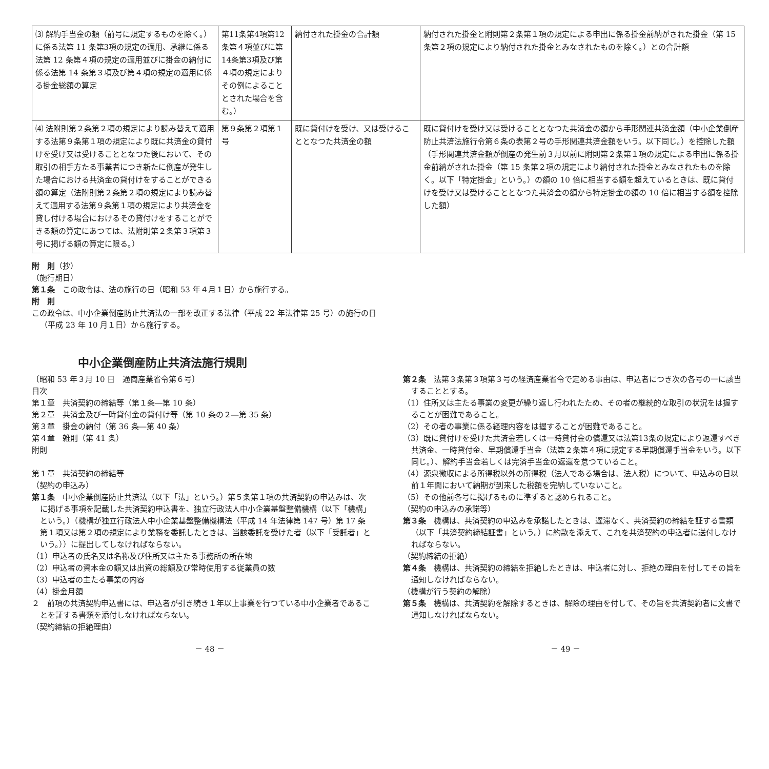| ⑶ 解約手当金の額（前号に規定するものを除く。）に係る法第 11 条第3項の規定の適用、承継に係る法第 12 条第４項の規定の適用並びに掛金の納付に係る法第 14 条第３項及び第４項の規定の適用に係る掛金総額の算定 | 第11条第4項第12条第４項並びに第14条第3項及び第４項の規定によりその例によることとされた場合を含む。） | 納付された掛金の合計額 | 納付された掛金と附則第２条第１項の規定による申出に係る掛金前納がされた掛金（第 15 条第２項の規定により納付された掛金とみなされたものを除く。）との合計額 |
| ⑷ 法附則第２条第２項の規定により読み替えて適用する法第９条第１項の規定により既に共済金の貸付けを受け又は受けることとなつた後において、その取引の相手方たる事業者につき新たに倒産が発生した場合における共済金の貸付けをすることができる額の算定（法附則第２条第２項の規定により読み替えて適用する法第９条第１項の規定により共済金を貸し付ける場合におけるその貸付けをすることができる額の算定にあつては、法附則第２条第３項第３号に掲げる額の算定に限る。） | 第９条第２項第１号 | 既に貸付けを受け、又は受けることとなつた共済金の額 | 既に貸付けを受け又は受けることとなつた共済金の額から手形関連共済金額（中小企業倒産防止共済法施行令第６条の表第２号の手形関連共済金額をいう。以下同じ。）を控除した額（手形関連共済金額が倒産の発生前３月以前に附則第２条第１項の規定による申出に係る掛金前納がされた掛金（第 15 条第２項の規定により納付された掛金とみなされたものを除く。以下「特定掛金」という。）の額の 10 倍に相当する額を超えているときは、既に貸付けを受け又は受けることとなつた共済金の額から特定掛金の額の 10 倍に相当する額を控除した額） |
附　則（抄）
（施行期日）
第１条　この政令は、法の施行の日（昭和 53 年４月１日）から施行する。
附　則
この政令は、中小企業倒産防止共済法の一部を改正する法律（平成 22 年法律第 25 号）の施行の日（平成 23 年 10 月１日）から施行する。
中小企業倒産防止共済法施行規則
〔昭和 53 年３月 10 日　通商産業省令第６号〕
目次
第１章　共済契約の締結等（第１条―第 10 条）
第２章　共済金及び一時貸付金の貸付け等（第 10 条の２―第 35 条）
第３章　掛金の納付（第 36 条―第 40 条）
第４章　雑則（第 41 条）
附則
第１章　共済契約の締結等
（契約の申込み）
第１条　中小企業倒産防止共済法（以下「法」という。）第５条第１項の共済契約の申込みは、次に掲げる事項を記載した共済契約申込書を、独立行政法人中小企業基盤整備機構（以下「機構」という。）（機構が独立行政法人中小企業基盤整備機構法（平成 14 年法律第 147 号）第 17 条第１項又は第２項の規定により業務を委託したときは、当該委託を受けた者（以下「受託者」という。））に提出してしなければならない。
（1）申込者の氏名又は名称及び住所又は主たる事務所の所在地
（2）申込者の資本金の額又は出資の総額及び常時使用する従業員の数
（3）申込者の主たる事業の内容
（4）掛金月額
２　前項の共済契約申込書には、申込者が引き続き１年以上事業を行つている中小企業者であることを証する書類を添付しなければならない。
（契約締結の拒絶理由）
第２条　法第３条第３項第３号の経済産業省令で定める事由は、申込者につき次の各号の一に該当することとする。
（1）住所又は主たる事業の変更が繰り返し行われたため、その者の継続的な取引の状況をは握することが困難であること。
（2）その者の事業に係る経理内容をは握することが困難であること。
（3）既に貸付けを受けた共済金若しくは一時貸付金の償還又は法第13条の規定により返還すべき共済金、一時貸付金、早期償還手当金（法第２条第４項に規定する早期償還手当金をいう。以下同じ。）、解約手当金若しくは完済手当金の返還を怠つていること。
（4）源泉徴収による所得税以外の所得税（法人である場合は、法人税）について、申込みの日以前１年間において納期が到来した税額を完納していないこと。
（5）その他前各号に掲げるものに準ずると認められること。
（契約の申込みの承諾等）
第３条　機構は、共済契約の申込みを承諾したときは、遅滞なく、共済契約の締結を証する書類（以下「共済契約締結証書」という。）に約款を添えて、これを共済契約の申込者に送付しなければならない。
（契約締結の拒絶）
第４条　機構は、共済契約の締結を拒絶したときは、申込者に対し、拒絶の理由を付してその旨を通知しなければならない。
（機構が行う契約の解除）
第５条　機構は、共済契約を解除するときは、解除の理由を付して、その旨を共済契約者に文書で通知しなければならない。
－ 48 － － 49 －